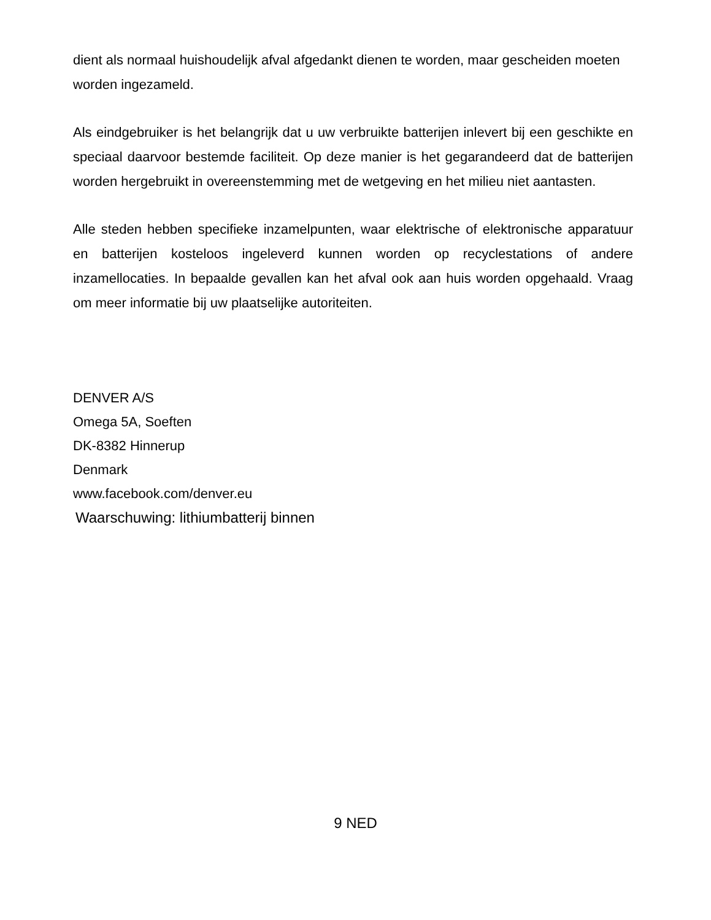dient als normaal huishoudelijk afval afgedankt dienen te worden, maar gescheiden moeten worden ingezameld.
Als eindgebruiker is het belangrijk dat u uw verbruikte batterijen inlevert bij een geschikte en speciaal daarvoor bestemde faciliteit. Op deze manier is het gegarandeerd dat de batterijen worden hergebruikt in overeenstemming met de wetgeving en het milieu niet aantasten.
Alle steden hebben specifieke inzamelpunten, waar elektrische of elektronische apparatuur en batterijen kosteloos ingeleverd kunnen worden op recyclestations of andere inzamellocaties. In bepaalde gevallen kan het afval ook aan huis worden opgehaald. Vraag om meer informatie bij uw plaatselijke autoriteiten.
DENVER A/S
Omega 5A, Soeften
DK-8382 Hinnerup
Denmark
www.facebook.com/denver.eu
Waarschuwing: lithiumbatterij binnen
9 NED